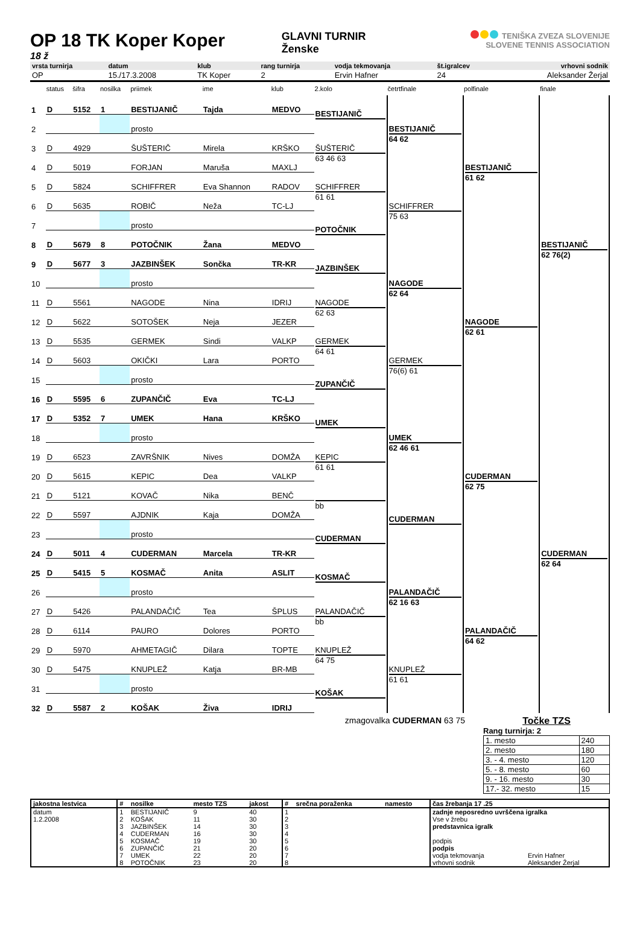OP 18 TK Koper Koper
18 ž
GLAVNI TURNIR
Ženske
TENIŠKA ZVEZA SLOVENIJE
SLOVENE TENNIS ASSOCIATION
| vrsta turnirja | datum | klub | rang turnirja | vodja tekmovanja | št.igralcev | vrhovni sodnik |
| --- | --- | --- | --- | --- | --- | --- |
| OP | 15./17.3.2008 | TK Koper | 2 | Ervin Hafner | 24 | Aleksander Žerjal |
| | status | šifra | nosilka | priimek | ime | klub | 2.kolo | četrtfinale | polfinale | finale |
| --- | --- | --- | --- | --- | --- | --- | --- | --- | --- | --- |
| 1 | D | 5152 | 1 | BESTIJANIČ | Tajda | MEDVO | BESTIJANIČ | BESTIJANIČ 64 62 | BESTIJANIČ 61 62 | BESTIJANIČ 62 76(2) |
| 2 | | | | prosto | | | | | | |
| 3 | D | 4929 | | ŠUŠTERIČ | Mirela | KRŠKO | ŠUŠTERIČ 63 46 63 | | | |
| 4 | D | 5019 | | FORJAN | Maruša | MAXLJ | | | | |
| 5 | D | 5824 | | SCHIFFRER | Eva Shannon | RADOV | SCHIFFRER 61 61 | SCHIFFRER 75 63 | | |
| 6 | D | 5635 | | ROBIČ | Neža | TC-LJ | | | | |
| 7 | | | | prosto | | | POTOČNIK | | | |
| 8 | D | 5679 | 8 | POTOČNIK | Žana | MEDVO | | | | |
| 9 | D | 5677 | 3 | JAZBINŠEK | Sončka | TR-KR | JAZBINŠEK | NAGODE 62 64 | NAGODE 62 61 | |
| 10 | | | | prosto | | | | | | |
| 11 | D | 5561 | | NAGODE | Nina | IDRIJ | NAGODE 62 63 | | | |
| 12 | D | 5622 | | SOTOŠEK | Neja | JEZER | | | | |
| 13 | D | 5535 | | GERMEK | Sindi | VALKP | GERMEK 64 61 | GERMEK 76(6) 61 | | |
| 14 | D | 5603 | | OKIČKI | Lara | PORTO | | | | |
| 15 | | | | prosto | | | ZUPANČIČ | | | |
| 16 | D | 5595 | 6 | ZUPANČIČ | Eva | TC-LJ | | | | |
| 17 | D | 5352 | 7 | UMEK | Hana | KRŠKO | UMEK | UMEK 62 46 61 | CUDERMAN 62 75 | CUDERMAN 62 64 |
| 18 | | | | prosto | | | | | | |
| 19 | D | 6523 | | ZAVRŠNIK | Nives | DOMŽA | KEPIC 61 61 | | | |
| 20 | D | 5615 | | KEPIC | Dea | VALKP | | | | |
| 21 | D | 5121 | | KOVAČ | Nika | BENČ | bb | CUDERMAN | | |
| 22 | D | 5597 | | AJDNIK | Kaja | DOMŽA | | | | |
| 23 | | | | prosto | | | CUDERMAN | | | |
| 24 | D | 5011 | 4 | CUDERMAN | Marcela | TR-KR | | | | |
| 25 | D | 5415 | 5 | KOSMAČ | Anita | ASLIT | KOSMAČ | PALANDAČIČ 62 16 63 | PALANDAČIČ 64 62 | |
| 26 | | | | prosto | | | | | | |
| 27 | D | 5426 | | PALANDAČIČ | Tea | ŠPLUS | PALANDAČIČ bb | | | |
| 28 | D | 6114 | | PAURO | Dolores | PORTO | | | | |
| 29 | D | 5970 | | AHMETAGIČ | Dilara | TOPTE | KNUPLEŽ 64 75 | KNUPLEŽ 61 61 | | |
| 30 | D | 5475 | | KNUPLEŽ | Katja | BR-MB | | | | |
| 31 | | | | prosto | | | KOŠAK | | | |
| 32 | D | 5587 | 2 | KOŠAK | Živa | IDRIJ | | | | |
zmagovalka CUDERMAN 63 75 Točke TZS
Rang turnirja: 2
| 1. mesto | 240 |
| 2. mesto | 180 |
| 3. - 4. mesto | 120 |
| 5. - 8. mesto | 60 |
| 9. - 16. mesto | 30 |
| 17.- 32. mesto | 15 |
| jakostna lestvica | # | nosilke | mesto TZS | jakost | # | srečna poraženka | namesto | čas žrebanja 17 .25 | |
| --- | --- | --- | --- | --- | --- | --- | --- | --- | --- |
| datum | 1 | BESTIJANIČ | 9 | 40 | 1 | | | zadnje neposredno uvrščena igralka | |
| 1.2.2008 | 2 | KOŠAK | 11 | 30 | 2 | | | Vse v žrebu | |
| | 3 | JAZBINŠEK | 14 | 30 | 3 | | | predstavnica igralk | |
| | 4 | CUDERMAN | 16 | 30 | 4 | | | | |
| | 5 | KOSMAČ | 19 | 30 | 5 | | | podpis | |
| | 6 | ZUPANČIČ | 21 | 20 | 6 | | | podpis | |
| | 7 | UMEK | 22 | 20 | 7 | | | vodja tekmovanja | Ervin Hafner |
| | 8 | POTOČNIK | 23 | 20 | 8 | | | vrhovni sodnik | Aleksander Žerjal |